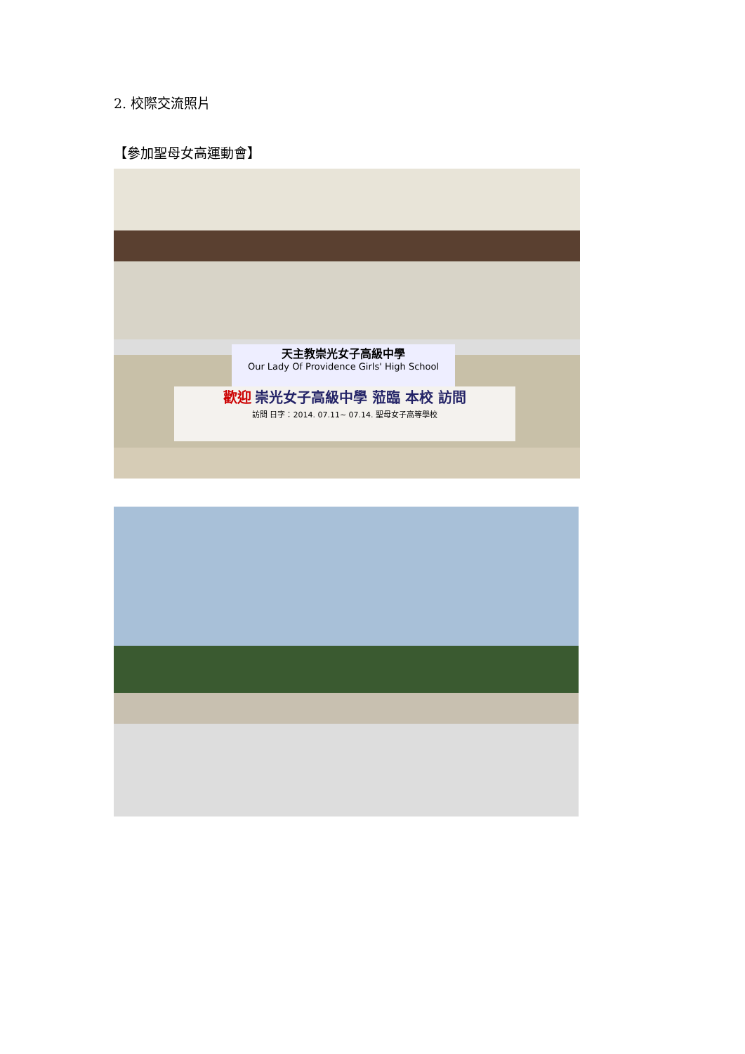2. 校際交流照片
【參加聖母女高運動會】
天主教崇光女子高級中學
Our Lady Of Providence Girls' High School
歡迎 崇光女子高級中學 蒞臨 本校 訪問
訪問 日字：2014. 07.11~ 07.14. 聖母女子高等學校